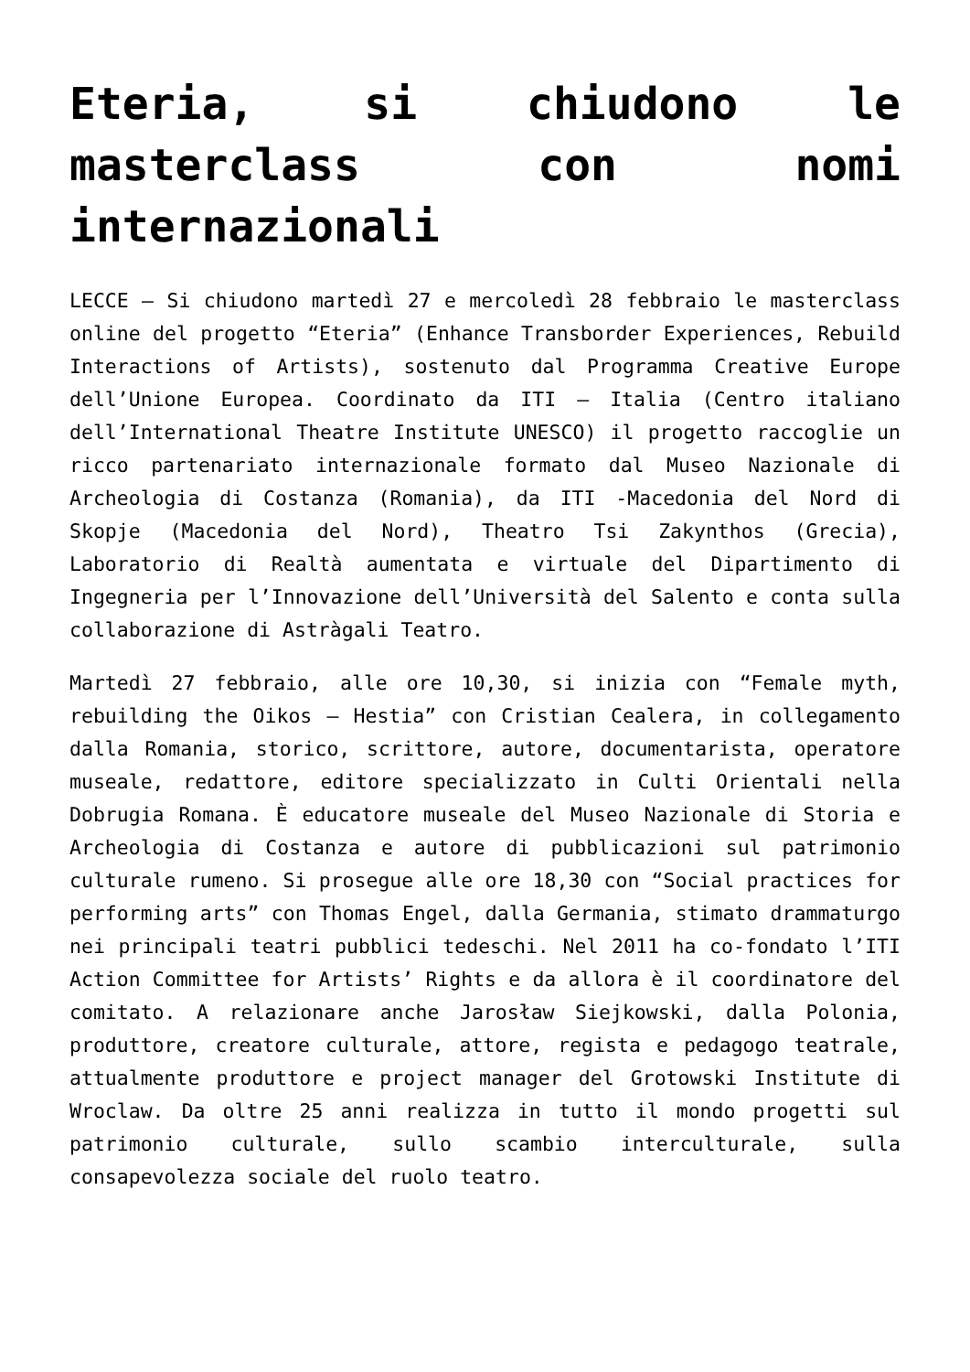Eteria, si chiudono le masterclass con nomi internazionali
LECCE – Si chiudono martedì 27 e mercoledì 28 febbraio le masterclass online del progetto “Eteria” (Enhance Transborder Experiences, Rebuild Interactions of Artists), sostenuto dal Programma Creative Europe dell’Unione Europea. Coordinato da ITI – Italia (Centro italiano dell’International Theatre Institute UNESCO) il progetto raccoglie un ricco partenariato internazionale formato dal Museo Nazionale di Archeologia di Costanza (Romania), da ITI -Macedonia del Nord di Skopje (Macedonia del Nord), Theatro Tsi Zakynthos (Grecia), Laboratorio di Realtà aumentata e virtuale del Dipartimento di Ingegneria per l’Innovazione dell’Università del Salento e conta sulla collaborazione di Astràgali Teatro.
Martedì 27 febbraio, alle ore 10,30, si inizia con “Female myth, rebuilding the Oikos – Hestia” con Cristian Cealera, in collegamento dalla Romania, storico, scrittore, autore, documentarista, operatore museale, redattore, editore specializzato in Culti Orientali nella Dobrugia Romana. È educatore museale del Museo Nazionale di Storia e Archeologia di Costanza e autore di pubblicazioni sul patrimonio culturale rumeno. Si prosegue alle ore 18,30 con “Social practices for performing arts” con Thomas Engel, dalla Germania, stimato drammaturgo nei principali teatri pubblici tedeschi. Nel 2011 ha co-fondato l’ITI Action Committee for Artists’ Rights e da allora è il coordinatore del comitato. A relazionare anche Jarosław Siejkowski, dalla Polonia, produttore, creatore culturale, attore, regista e pedagogo teatrale, attualmente produttore e project manager del Grotowski Institute di Wroclaw. Da oltre 25 anni realizza in tutto il mondo progetti sul patrimonio culturale, sullo scambio interculturale, sulla consapevolezza sociale del ruolo teatro.